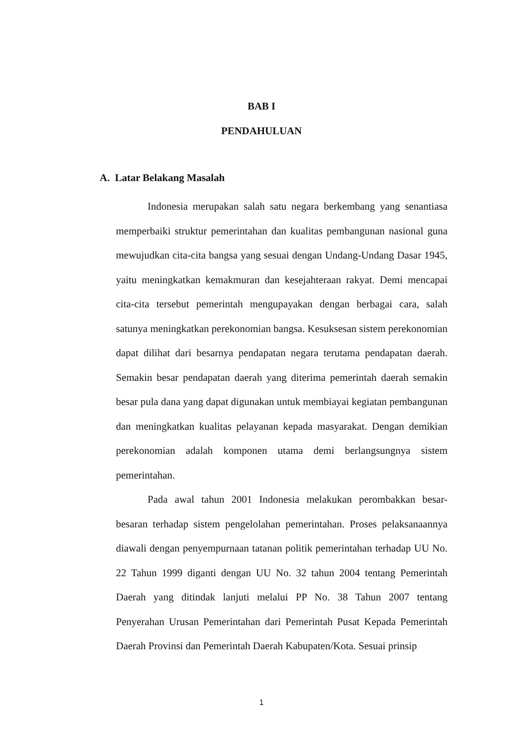BAB I
PENDAHULUAN
A. Latar Belakang Masalah
Indonesia merupakan salah satu negara berkembang yang senantiasa memperbaiki struktur pemerintahan dan kualitas pembangunan nasional guna mewujudkan cita-cita bangsa yang sesuai dengan Undang-Undang Dasar 1945, yaitu meningkatkan kemakmuran dan kesejahteraan rakyat. Demi mencapai cita-cita tersebut pemerintah mengupayakan dengan berbagai cara, salah satunya meningkatkan perekonomian bangsa. Kesuksesan sistem perekonomian dapat dilihat dari besarnya pendapatan negara terutama pendapatan daerah. Semakin besar pendapatan daerah yang diterima pemerintah daerah semakin besar pula dana yang dapat digunakan untuk membiayai kegiatan pembangunan dan meningkatkan kualitas pelayanan kepada masyarakat. Dengan demikian perekonomian adalah komponen utama demi berlangsungnya sistem pemerintahan.
Pada awal tahun 2001 Indonesia melakukan perombakkan besar-besaran terhadap sistem pengelolahan pemerintahan. Proses pelaksanaannya diawali dengan penyempurnaan tatanan politik pemerintahan terhadap UU No. 22 Tahun 1999 diganti dengan UU No. 32 tahun 2004 tentang Pemerintah Daerah yang ditindak lanjuti melalui PP No. 38 Tahun 2007 tentang Penyerahan Urusan Pemerintahan dari Pemerintah Pusat Kepada Pemerintah Daerah Provinsi dan Pemerintah Daerah Kabupaten/Kota. Sesuai prinsip
1